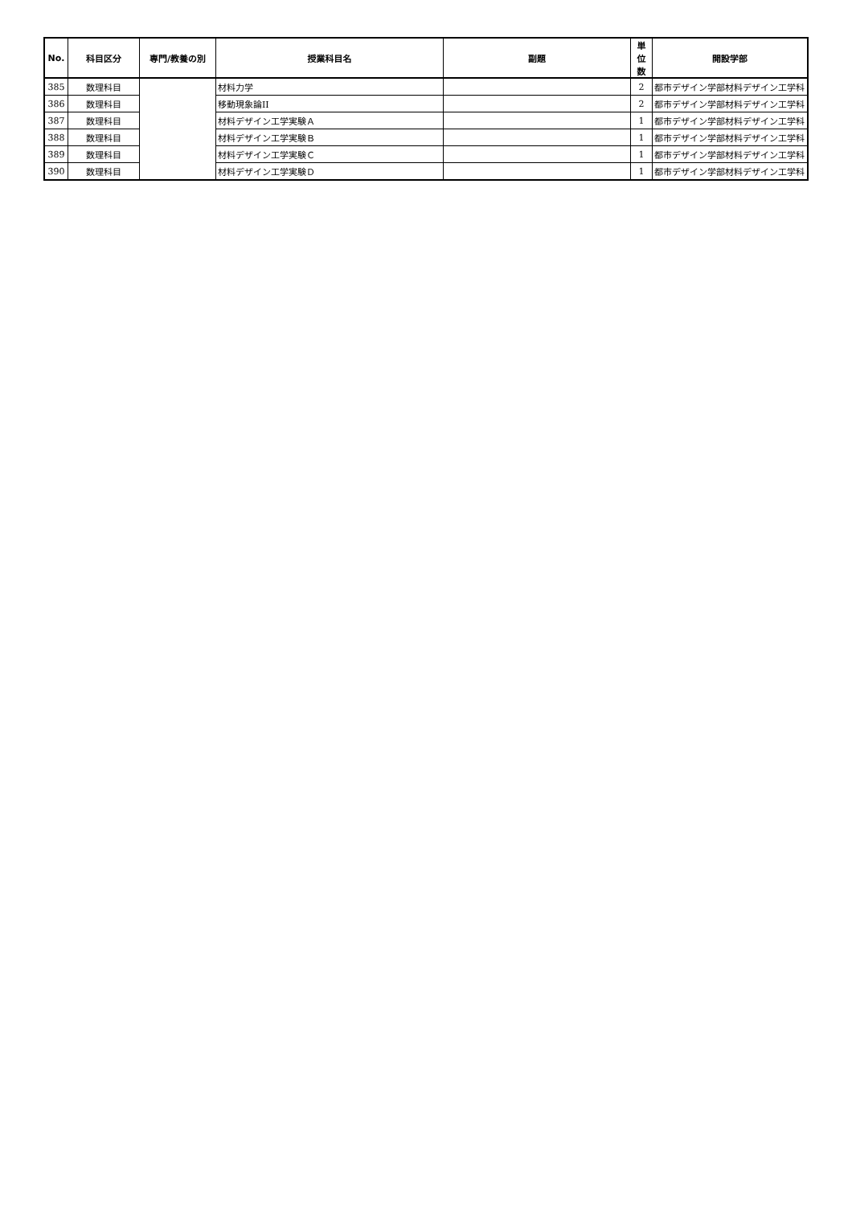| No. | 科目区分 | 専門/教養の別 | 授業科目名 | 副題 | 単 位 数 | 開設学部 |
| --- | --- | --- | --- | --- | --- | --- |
| 385 | 数理科目 | | 材料力学 | | 2 | 都市デザイン学部材料デザイン工学科 |
| 386 | 数理科目 | | 移動現象論II | | 2 | 都市デザイン学部材料デザイン工学科 |
| 387 | 数理科目 | | 材料デザイン工学実験Ａ | | 1 | 都市デザイン学部材料デザイン工学科 |
| 388 | 数理科目 | | 材料デザイン工学実験Ｂ | | 1 | 都市デザイン学部材料デザイン工学科 |
| 389 | 数理科目 | | 材料デザイン工学実験Ｃ | | 1 | 都市デザイン学部材料デザイン工学科 |
| 390 | 数理科目 | | 材料デザイン工学実験Ｄ | | 1 | 都市デザイン学部材料デザイン工学科 |